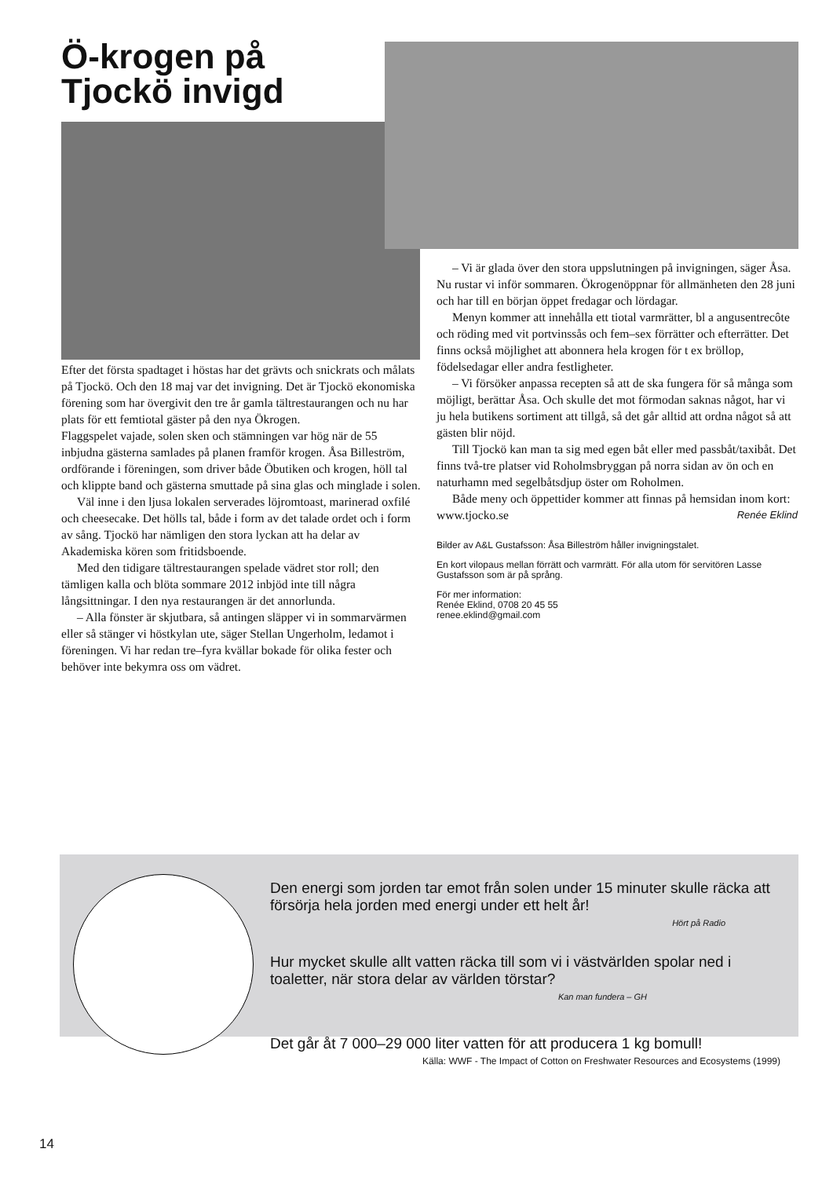Ö-krogen på
Tjockö invigd
Efter det första spadtaget i höstas har det grävts och snickrats och målats på Tjockö. Och den 18 maj var det invigning. Det är Tjockö ekonomiska förening som har övergivit den tre år gamla tältrestaurangen och nu har plats för ett femtiotal gäster på den nya Ökrogen.
Flaggspelet vajade, solen sken och stämningen var hög när de 55 inbjudna gästerna samlades på planen framför krogen. Åsa Billeström, ordförande i föreningen, som driver både Öbutiken och krogen, höll tal och klippte band och gästerna smuttade på sina glas och minglade i solen.
Väl inne i den ljusa lokalen serverades löjromtoast, marinerad oxfilé och cheesecake. Det hölls tal, både i form av det talade ordet och i form av sång. Tjockö har nämligen den stora lyckan att ha delar av Akademiska kören som fritidsboende.
Med den tidigare tältrestaurangen spelade vädret stor roll; den tämligen kalla och blöta sommare 2012 inbjöd inte till några långsittningar. I den nya restaurangen är det annorlunda.
– Alla fönster är skjutbara, så antingen släpper vi in sommarvärmen eller så stänger vi höstkylan ute, säger Stellan Ungerholm, ledamot i föreningen. Vi har redan tre–fyra kvällar bokade för olika fester och behöver inte bekymra oss om vädret.
– Vi är glada över den stora uppslutningen på invigningen, säger Åsa. Nu rustar vi inför sommaren. Ökrogenöppnar för allmänheten den 28 juni och har till en början öppet fredagar och lördagar.
Menyn kommer att innehålla ett tiotal varmrätter, bl a angusentrecôte och röding med vit portvinssås och fem–sex förrätter och efterrätter. Det finns också möjlighet att abonnera hela krogen för t ex bröllop, födelsedagar eller andra festligheter.
– Vi försöker anpassa recepten så att de ska fungera för så många som möjligt, berättar Åsa. Och skulle det mot förmodan saknas något, har vi ju hela butikens sortiment att tillgå, så det går alltid att ordna något så att gästen blir nöjd.
Till Tjockö kan man ta sig med egen båt eller med passbåt/taxibåt. Det finns två-tre platser vid Roholmsbryggan på norra sidan av ön och en naturhamn med segelbåtsdjup öster om Roholmen.
Både meny och öppettider kommer att finnas på hemsidan inom kort: www.tjocko.se Renée Eklind
Bilder av A&L Gustafsson: Åsa Billeström håller invigningstalet.
En kort vilopaus mellan förrätt och varmrätt. För alla utom för servitören Lasse Gustafsson som är på språng.
För mer information:
Renée Eklind, 0708 20 45 55
renee.eklind@gmail.com
Den energi som jorden tar emot från solen under 15 minuter skulle räcka att försörja hela jorden med energi under ett helt år!
Hört på Radio
Hur mycket skulle allt vatten räcka till som vi i västvärlden spolar ned i toaletter, när stora delar av världen törstar?
Kan man fundera – GH
Det går åt 7 000–29 000 liter vatten för att producera 1 kg bomull!
Källa: WWF - The Impact of Cotton on Freshwater Resources and Ecosystems (1999)
14